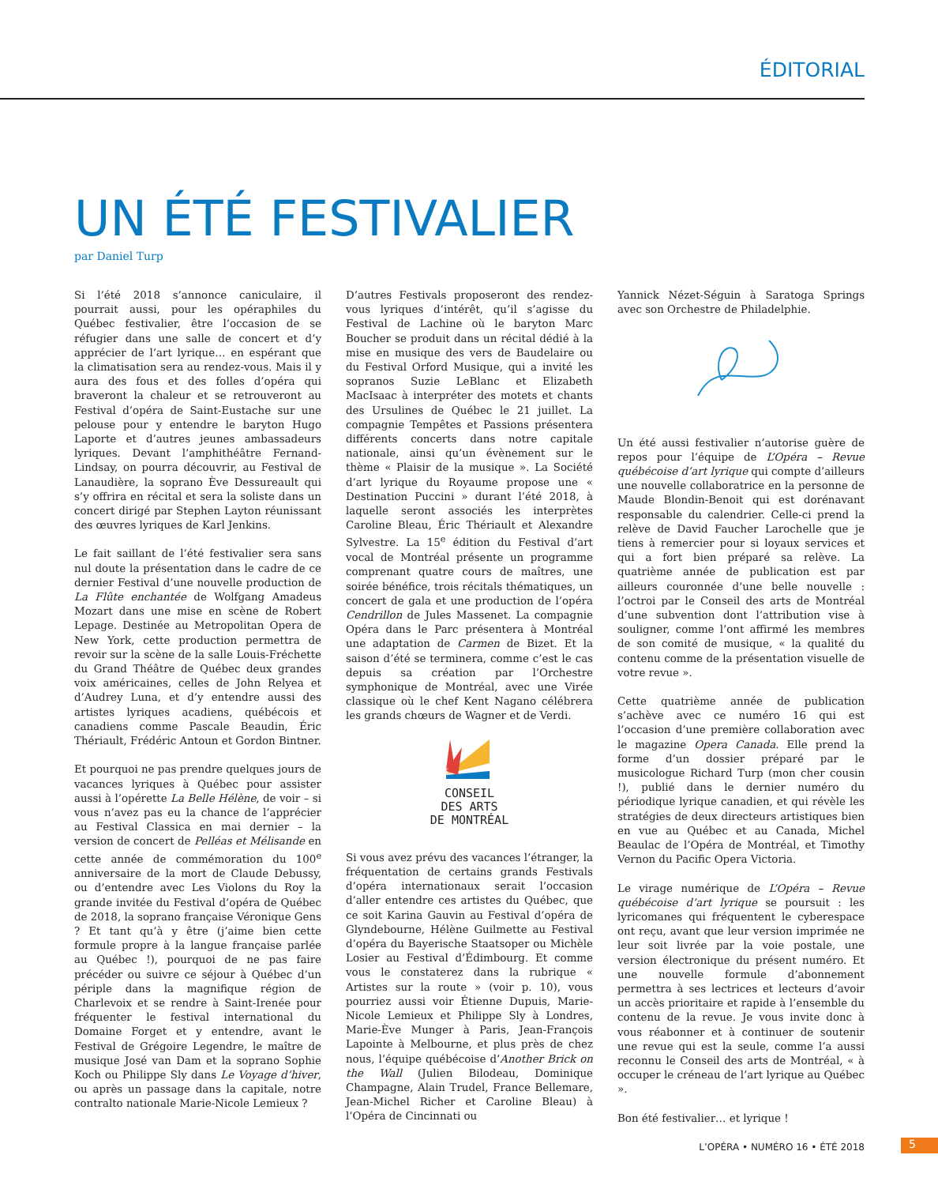ÉDITORIAL
UN ÉTÉ FESTIVALIER
par Daniel Turp
Si l’été 2018 s’annonce caniculaire, il pourrait aussi, pour les opéraphiles du Québec festivalier, être l’occasion de se réfugier dans une salle de concert et d’y apprécier de l’art lyrique… en espérant que la climatisation sera au rendez-vous. Mais il y aura des fous et des folles d’opéra qui braveront la chaleur et se retrouveront au Festival d’opéra de Saint-Eustache sur une pelouse pour y entendre le baryton Hugo Laporte et d’autres jeunes ambassadeurs lyriques. Devant l’amphithéâtre Fernand-Lindsay, on pourra découvrir, au Festival de Lanaudière, la soprano Ève Dessureault qui s’y offrira en récital et sera la soliste dans un concert dirigé par Stephen Layton réunissant des œuvres lyriques de Karl Jenkins.
Le fait saillant de l’été festivalier sera sans nul doute la présentation dans le cadre de ce dernier Festival d’une nouvelle production de La Flûte enchantée de Wolfgang Amadeus Mozart dans une mise en scène de Robert Lepage. Destinée au Metropolitan Opera de New York, cette production permettra de revoir sur la scène de la salle Louis-Fréchette du Grand Théâtre de Québec deux grandes voix américaines, celles de John Relyea et d’Audrey Luna, et d’y entendre aussi des artistes lyriques acadiens, québécois et canadiens comme Pascale Beaudin, Éric Thériault, Frédéric Antoun et Gordon Bintner.
Et pourquoi ne pas prendre quelques jours de vacances lyriques à Québec pour assister aussi à l’opérette La Belle Hélène, de voir – si vous n’avez pas eu la chance de l’apprécier au Festival Classica en mai dernier – la version de concert de Pelléas et Mélisande en cette année de commémoration du 100<sup>e</sup> anniversaire de la mort de Claude Debussy, ou d’entendre avec Les Violons du Roy la grande invitée du Festival d’opéra de Québec de 2018, la soprano française Véronique Gens ? Et tant qu’à y être (j’aime bien cette formule propre à la langue française parlée au Québec !), pourquoi de ne pas faire précéder ou suivre ce séjour à Québec d’un périple dans la magnifique région de Charlevoix et se rendre à Saint-Irenée pour fréquenter le festival international du Domaine Forget et y entendre, avant le Festival de Grégoire Legendre, le maître de musique José van Dam et la soprano Sophie Koch ou Philippe Sly dans Le Voyage d’hiver, ou après un passage dans la capitale, notre contralto nationale Marie-Nicole Lemieux ?
D’autres Festivals proposeront des rendez-vous lyriques d’intérêt, qu’il s’agisse du Festival de Lachine où le baryton Marc Boucher se produit dans un récital dédié à la mise en musique des vers de Baudelaire ou du Festival Orford Musique, qui a invité les sopranos Suzie LeBlanc et Elizabeth MacIsaac à interpréter des motets et chants des Ursulines de Québec le 21 juillet. La compagnie Tempêtes et Passions présentera différents concerts dans notre capitale nationale, ainsi qu’un évènement sur le thème « Plaisir de la musique ». La Société d’art lyrique du Royaume propose une « Destination Puccini » durant l’été 2018, à laquelle seront associés les interprètes Caroline Bleau, Éric Thériault et Alexandre Sylvestre. La 15<sup>e</sup> édition du Festival d’art vocal de Montréal présente un programme comprenant quatre cours de maîtres, une soirée bénéfice, trois récitals thématiques, un concert de gala et une production de l’opéra Cendrillon de Jules Massenet. La compagnie Opéra dans le Parc présentera à Montréal une adaptation de Carmen de Bizet. Et la saison d’été se terminera, comme c’est le cas depuis sa création par l’Orchestre symphonique de Montréal, avec une Virée classique où le chef Kent Nagano célébrera les grands chœurs de Wagner et de Verdi.
CONSEIL
DES ARTS
DE MONTRÉAL
Si vous avez prévu des vacances l’étranger, la fréquentation de certains grands Festivals d’opéra internationaux serait l’occasion d’aller entendre ces artistes du Québec, que ce soit Karina Gauvin au Festival d’opéra de Glyndebourne, Hélène Guilmette au Festival d’opéra du Bayerische Staatsoper ou Michèle Losier au Festival d’Édimbourg. Et comme vous le constaterez dans la rubrique « Artistes sur la route » (voir p. 10), vous pourriez aussi voir Étienne Dupuis, Marie-Nicole Lemieux et Philippe Sly à Londres, Marie-Ève Munger à Paris, Jean-François Lapointe à Melbourne, et plus près de chez nous, l’équipe québécoise d’Another Brick on the Wall (Julien Bilodeau, Dominique Champagne, Alain Trudel, France Bellemare, Jean-Michel Richer et Caroline Bleau) à l’Opéra de Cincinnati ou
Yannick Nézet-Séguin à Saratoga Springs avec son Orchestre de Philadelphie.
Un été aussi festivalier n’autorise guère de repos pour l’équipe de L’Opéra – Revue québécoise d’art lyrique qui compte d’ailleurs une nouvelle collaboratrice en la personne de Maude Blondin-Benoit qui est dorénavant responsable du calendrier. Celle-ci prend la relève de David Faucher Larochelle que je tiens à remercier pour si loyaux services et qui a fort bien préparé sa relève. La quatrième année de publication est par ailleurs couronnée d’une belle nouvelle : l’octroi par le Conseil des arts de Montréal d’une subvention dont l’attribution vise à souligner, comme l’ont affirmé les membres de son comité de musique, « la qualité du contenu comme de la présentation visuelle de votre revue ».
Cette quatrième année de publication s’achève avec ce numéro 16 qui est l’occasion d’une première collaboration avec le magazine Opera Canada. Elle prend la forme d’un dossier préparé par le musicologue Richard Turp (mon cher cousin !), publié dans le dernier numéro du périodique lyrique canadien, et qui révèle les stratégies de deux directeurs artistiques bien en vue au Québec et au Canada, Michel Beaulac de l’Opéra de Montréal, et Timothy Vernon du Pacific Opera Victoria.
Le virage numérique de L’Opéra – Revue québécoise d’art lyrique se poursuit : les lyricomanes qui fréquentent le cyberespace ont reçu, avant que leur version imprimée ne leur soit livrée par la voie postale, une version électronique du présent numéro. Et une nouvelle formule d’abonnement permettra à ses lectrices et lecteurs d’avoir un accès prioritaire et rapide à l’ensemble du contenu de la revue. Je vous invite donc à vous réabonner et à continuer de soutenir une revue qui est la seule, comme l’a aussi reconnu le Conseil des arts de Montréal, « à occuper le créneau de l’art lyrique au Québec ».
Bon été festivalier… et lyrique !
L’OPÉRA • NUMÉRO 16 • ÉTÉ 2018 5